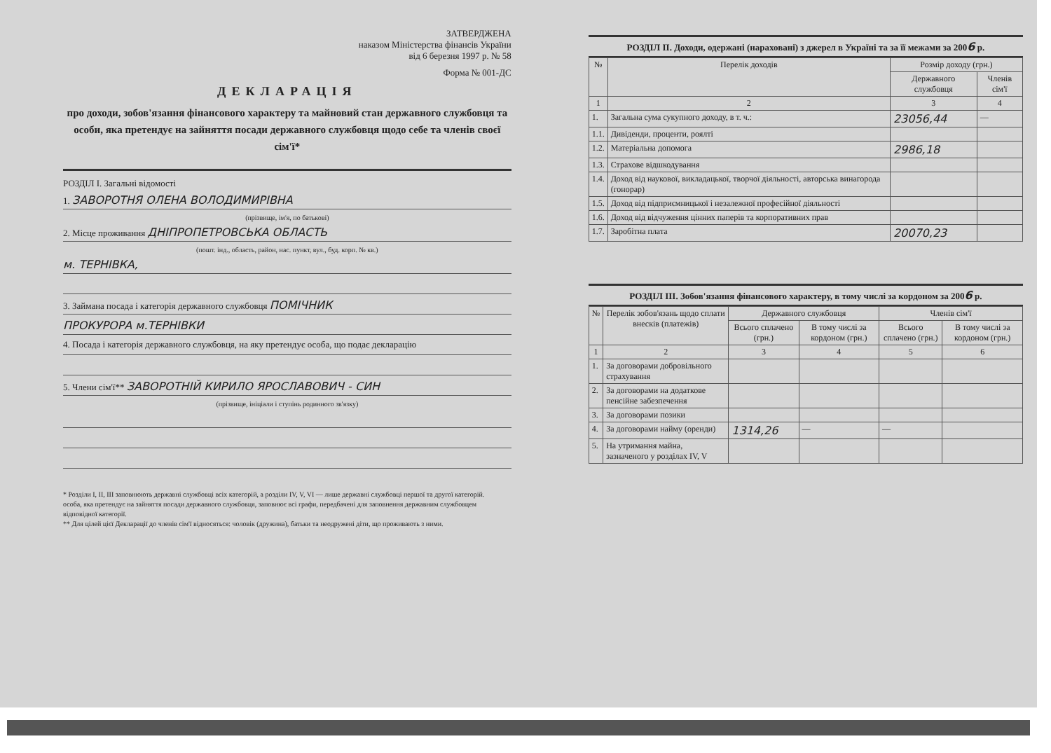ЗАТВЕРДЖЕНА
наказом Міністерства фінансів України
від 6 березня 1997 р. № 58
Форма № 001-ДС
ДЕКЛАРАЦІЯ
про доходи, зобов'язання фінансового характеру та майновий стан державного службовця та особи, яка претендує на зайняття посади державного службовця щодо себе та членів своєї сім'ї*
РОЗДІЛ І. Загальні відомості
1. ЗАВОРОТНЯ ОЛЕНА ВОЛОДИМИРІВНА
(прізвище, ім'я, по батькові)
2. Місце проживання ДНІПРОПЕТРОВСЬКА ОБЛАСТЬ
(пошт. інд., область, район, нас. пункт, вул., буд. корп. № кв.)
м. ТЕРНІВКА,
3. Займана посада і категорія державного службовця ПОМІЧНИК
ПРОКУРОРА м.ТЕРНІВКИ
4. Посада і категорія державного службовця, на яку претендує особа, що подає декларацію
5. Члени сім'ї** ЗАВОРОТНІЙ КИРИЛО ЯРОСЛАВОВИЧ - СИН
(прізвище, ініціали і ступінь родинного зв'язку)
* Розділи І, ІІ, ІІІ заповнюють державні службовці всіх категорій, а розділи IV, V, VI — лише державні службовці першої та другої категорій.
особа, яка претендує на зайняття посади державного службовця, заповнює всі графи, передбачені для заповнення державним службовцем відповідної категорії.
** Для цілей цієї Декларації до членів сім'ї відносяться: чоловік (дружина), батьки та неодружені діти, що проживають з ними.
РОЗДІЛ ІІ. Доходи, одержані (нараховані) з джерел в Україні та за її межами за 2006 р.
| № | Перелік доходів | Розмір доходу (грн.) | |
| --- | --- | --- | --- |
| | | Державного службовця | Членів сім'ї |
| 1 | 2 | 3 | 4 |
| 1. | Загальна сума сукупного доходу, в т. ч.: | 23056,44 | — |
| 1.1. | Дивіденди, проценти, роялті | | |
| 1.2. | Матеріальна допомога | 2986,18 | |
| 1.3. | Страхове відшкодування | | |
| 1.4. | Доход від наукової, викладацької, творчої діяльності, авторська винагорода (гонорар) | | |
| 1.5. | Доход від підприємницької і незалежної професійної діяльності | | |
| 1.6. | Доход від відчуження цінних паперів та корпоративних прав | | |
| 1.7. | Заробітна плата | 20070,23 | |
РОЗДІЛ ІІІ. Зобов'язання фінансового характеру, в тому числі за кордоном за 2006 р.
| № | Перелік зобов'язань щодо сплати внесків (платежів) | Державного службовця | | Членів сім'ї | |
| --- | --- | --- | --- | --- | --- |
| | | Всього сплачено (грн.) | В тому числі за кордоном (грн.) | Всього сплачено (грн.) | В тому числі за кордоном (грн.) |
| 1 | 2 | 3 | 4 | 5 | 6 |
| 1. | За договорами добровільного страхування | | | | |
| 2. | За договорами на додаткове пенсійне забезпечення | | | | |
| 3. | За договорами позики | | | | |
| 4. | За договорами найму (оренди) | 1314,26 | — | — | |
| 5. | На утримання майна, зазначеного у розділах IV, V | | | | |